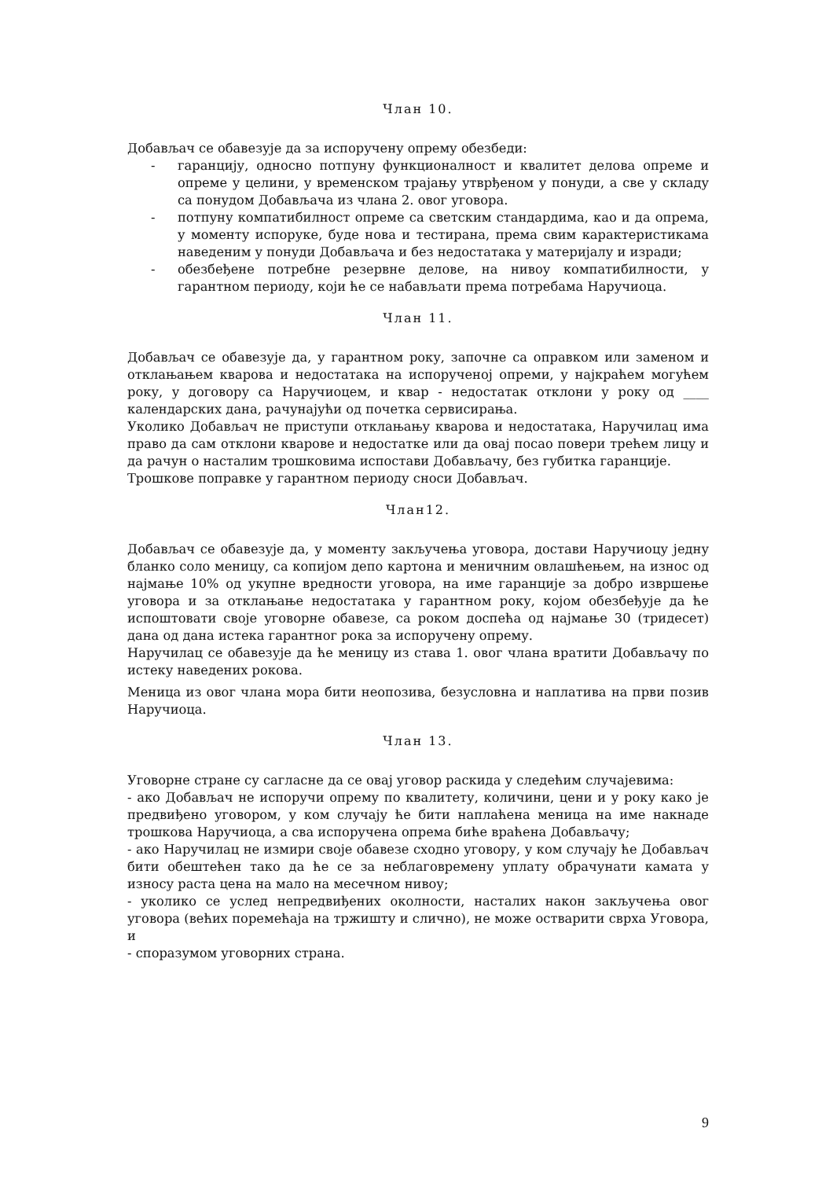Члан 10.
Добављач се обавезује да за испоручену опрему обезбеди:
- гаранцију, односно потпуну функционалност и квалитет делова опреме и опреме у целини, у временском трајању утврђеном у понуди, а све у складу са понудом Добављача из члана 2. овог уговора.
- потпуну компатибилност опреме са светским стандардима, као и да опрема, у моменту испоруке, буде нова и тестирана, према свим карактеристикама наведеним у понуди Добављача и без недостатака у материјалу и изради;
- обезбеђене потребне резервне делове, на нивоу компатибилности, у гарантном периоду, који ће се набављати према потребама Наручиоца.
Члан 11.
Добављач се обавезује да, у гарантном року, започне са оправком или заменом и отклањањем кварова и недостатака на испорученој опреми, у најкраћем могућем року, у договору са Наручиоцем, и квар - недостатак отклони у року од ____ календарских дана, рачунајући од почетка сервисирања.
Уколико Добављач не приступи отклањању кварова и недостатака, Наручилац има право да сам отклони кварове и недостатке или да овај посао повери трећем лицу и да рачун о насталим трошковима испостави Добављачу, без губитка гаранције.
Трошкове поправке у гарантном периоду сноси Добављач.
Члан12.
Добављач се обавезује да, у моменту закључења уговора, достави Наручиоцу једну бланко соло меницу, са копијом депо картона и меничним овлашћењем, на износ од најмање 10% од укупне вредности уговора, на име гаранције за добро извршење уговора и за отклањање недостатака у гарантном року, којом обезбеђује да ће испоштовати своје уговорне обавезе, са роком доспећа од најмање 30 (тридесет) дана од дана истека гарантног рока за испоручену опрему.
Наручилац се обавезује да ће меницу из става 1. овог члана вратити Добављачу по истеку наведених рокова.
Меница из овог члана мора бити неопозива, безусловна и наплатива на први позив Наручиоца.
Члан 13.
Уговорне стране су сагласне да се овај уговор раскида у следећим случајевима:
- ако Добављач не испоручи опрему по квалитету, количини, цени и у року како је предвиђено уговором, у ком случају ће бити наплаћена меница на име накнаде трошкова Наручиоца, а сва испоручена опрема биће враћена Добављачу;
- ако Наручилац не измири своје обавезе сходно уговору, у ком случају ће Добављач бити обештећен тако да ће се за неблаговремену уплату обрачунати камата у износу раста цена на мало на месечном нивоу;
- уколико се услед непредвиђених околности, насталих након закључења овог уговора (већих поремећаја на тржишту и слично), не може остварити сврха Уговора, и
- споразумом уговорних страна.
9